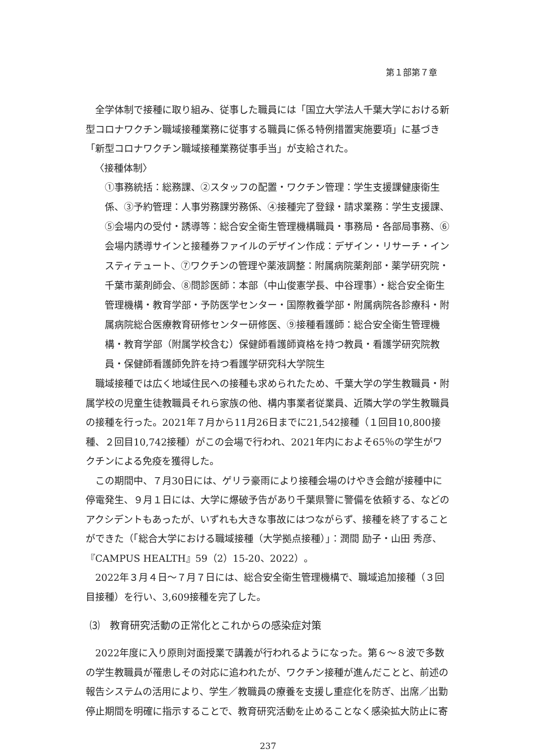第１部第７章
全学体制で接種に取り組み、従事した職員には「国立大学法人千葉大学における新型コロナワクチン職域接種業務に従事する職員に係る特例措置実施要項」に基づき「新型コロナワクチン職域接種業務従事手当」が支給された。
〈接種体制〉
①事務統括：総務課、②スタッフの配置・ワクチン管理：学生支援課健康衛生係、③予約管理：人事労務課労務係、④接種完了登録・請求業務：学生支援課、⑤会場内の受付・誘導等：総合安全衛生管理機構職員・事務局・各部局事務、⑥会場内誘導サインと接種券ファイルのデザイン作成：デザイン・リサーチ・インスティテュート、⑦ワクチンの管理や薬液調整：附属病院薬剤部・薬学研究院・千葉市薬剤師会、⑧問診医師：本部（中山俊憲学長、中谷理事）・総合安全衛生管理機構・教育学部・予防医学センター・国際教養学部・附属病院各診療科・附属病院総合医療教育研修センター研修医、⑨接種看護師：総合安全衛生管理機構・教育学部（附属学校含む）保健師看護師資格を持つ教員・看護学研究院教員・保健師看護師免許を持つ看護学研究科大学院生
職域接種では広く地域住民への接種も求められたため、千葉大学の学生教職員・附属学校の児童生徒教職員それら家族の他、構内事業者従業員、近隣大学の学生教職員の接種を行った。2021年７月から11月26日までに21,542接種（１回目10,800接種、２回目10,742接種）がこの会場で行われ、2021年内におよそ65％の学生がワクチンによる免疫を獲得した。
この期間中、７月30日には、ゲリラ豪雨により接種会場のけやき会館が接種中に停電発生、９月１日には、大学に爆破予告があり千葉県警に警備を依頼する、などのアクシデントもあったが、いずれも大きな事故にはつながらず、接種を終了することができた（「総合大学における職域接種（大学拠点接種）」：潤間 励子・山田 秀彦、『CAMPUS HEALTH』59（2）15-20、2022）。
2022年３月４日～７月７日には、総合安全衛生管理機構で、職域追加接種（３回目接種）を行い、3,609接種を完了した。
⑶　教育研究活動の正常化とこれからの感染症対策
2022年度に入り原則対面授業で講義が行われるようになった。第６～８波で多数の学生教職員が罹患しその対応に追われたが、ワクチン接種が進んだことと、前述の報告システムの活用により、学生／教職員の療養を支援し重症化を防ぎ、出席／出勤停止期間を明確に指示することで、教育研究活動を止めることなく感染拡大防止に寄
237